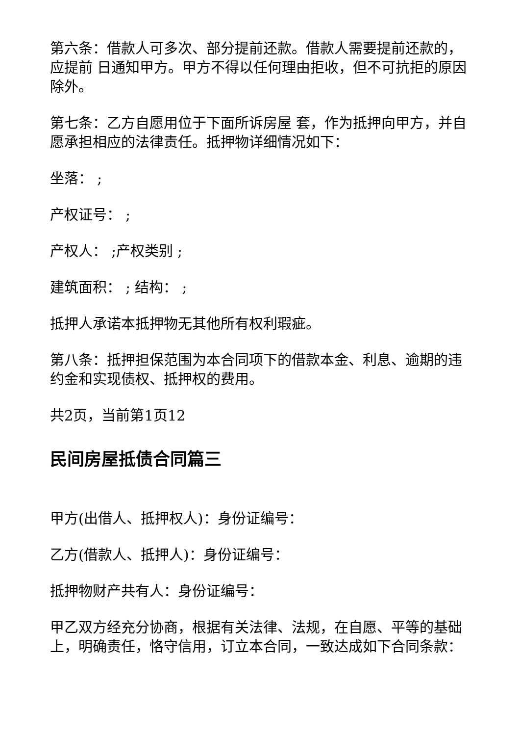第六条：借款人可多次、部分提前还款。借款人需要提前还款的，应提前 日通知甲方。甲方不得以任何理由拒收，但不可抗拒的原因除外。
第七条：乙方自愿用位于下面所诉房屋 套，作为抵押向甲方，并自愿承担相应的法律责任。抵押物详细情况如下：
坐落： ;
产权证号： ;
产权人： ;产权类别 ;
建筑面积： ; 结构： ;
抵押人承诺本抵押物无其他所有权利瑕疵。
第八条：抵押担保范围为本合同项下的借款本金、利息、逾期的违约金和实现债权、抵押权的费用。
共2页，当前第1页12
民间房屋抵债合同篇三
甲方(出借人、抵押权人)：身份证编号：
乙方(借款人、抵押人)：身份证编号：
抵押物财产共有人：身份证编号：
甲乙双方经充分协商，根据有关法律、法规，在自愿、平等的基础上，明确责任，恪守信用，订立本合同，一致达成如下合同条款：